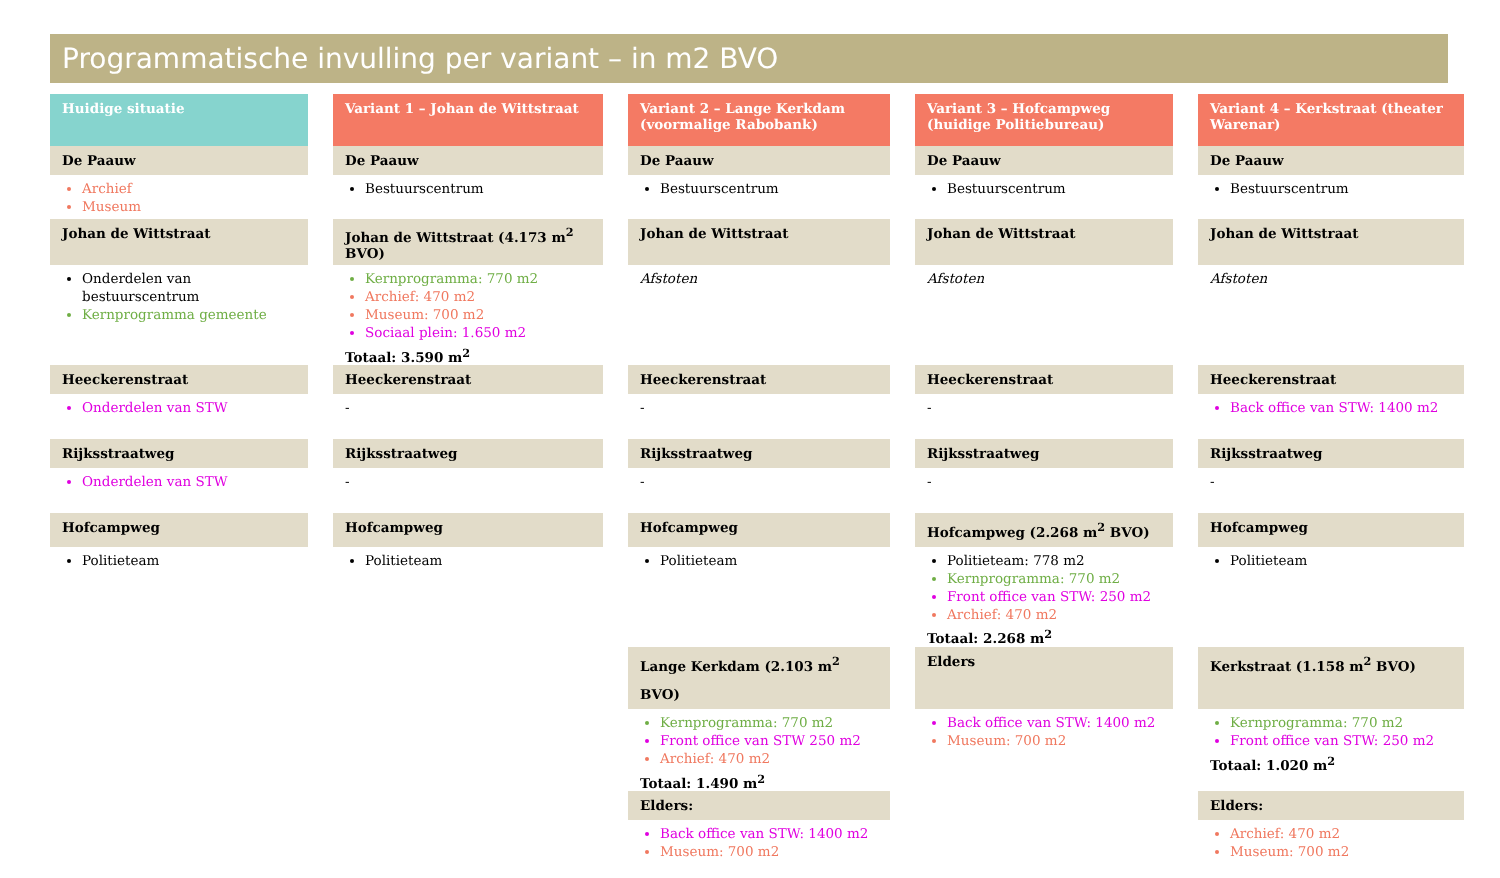Programmatische invulling per variant – in m2 BVO
| Huidige situatie | Variant 1 – Johan de Wittstraat | Variant 2 – Lange Kerkdam (voormalige Rabobank) | Variant 3 – Hofcampweg (huidige Politiebureau) | Variant 4 – Kerkstraat (theater Warenar) |
| --- | --- | --- | --- | --- |
| De Paauw | De Paauw | De Paauw | De Paauw | De Paauw |
| Archief Museum | Bestuurscentrum | Bestuurscentrum | Bestuurscentrum | Bestuurscentrum |
| Johan de Wittstraat | Johan de Wittstraat (4.173 m<sup>2</sup> BVO) | Johan de Wittstraat | Johan de Wittstraat | Johan de Wittstraat |
| Onderdelen van bestuurscentrum Kernprogramma gemeente | Kernprogramma: 770 m2 Archief: 470 m2 Museum: 700 m2 Sociaal plein: 1.650 m2 Totaal: 3.590 m<sup>2</sup> | Afstoten | Afstoten | Afstoten |
| Heeckerenstraat | Heeckerenstraat | Heeckerenstraat | Heeckerenstraat | Heeckerenstraat |
| Onderdelen van STW | - | - | - | Back office van STW: 1400 m2 |
| Rijksstraatweg | Rijksstraatweg | Rijksstraatweg | Rijksstraatweg | Rijksstraatweg |
| Onderdelen van STW | - | - | - | - |
| Hofcampweg | Hofcampweg | Hofcampweg | Hofcampweg (2.268 m<sup>2</sup> BVO) | Hofcampweg |
| Politieteam | Politieteam | Politieteam | Politieteam: 778 m2 Kernprogramma: 770 m2 Front office van STW: 250 m2 Archief: 470 m2 Totaal: 2.268 m<sup>2</sup> | Politieteam |
| | | Lange Kerkdam (2.103 m<sup>2</sup> BVO) | Elders | Kerkstraat (1.158 m<sup>2</sup> BVO) |
| | | Kernprogramma: 770 m2 Front office van STW 250 m2 Archief: 470 m2 Totaal: 1.490 m<sup>2</sup> | Back office van STW: 1400 m2 Museum: 700 m2 | Kernprogramma: 770 m2 Front office van STW: 250 m2 Totaal: 1.020 m<sup>2</sup> |
| | | Elders: | | Elders: |
| | | Back office van STW: 1400 m2 Museum: 700 m2 | | Archief: 470 m2 Museum: 700 m2 |